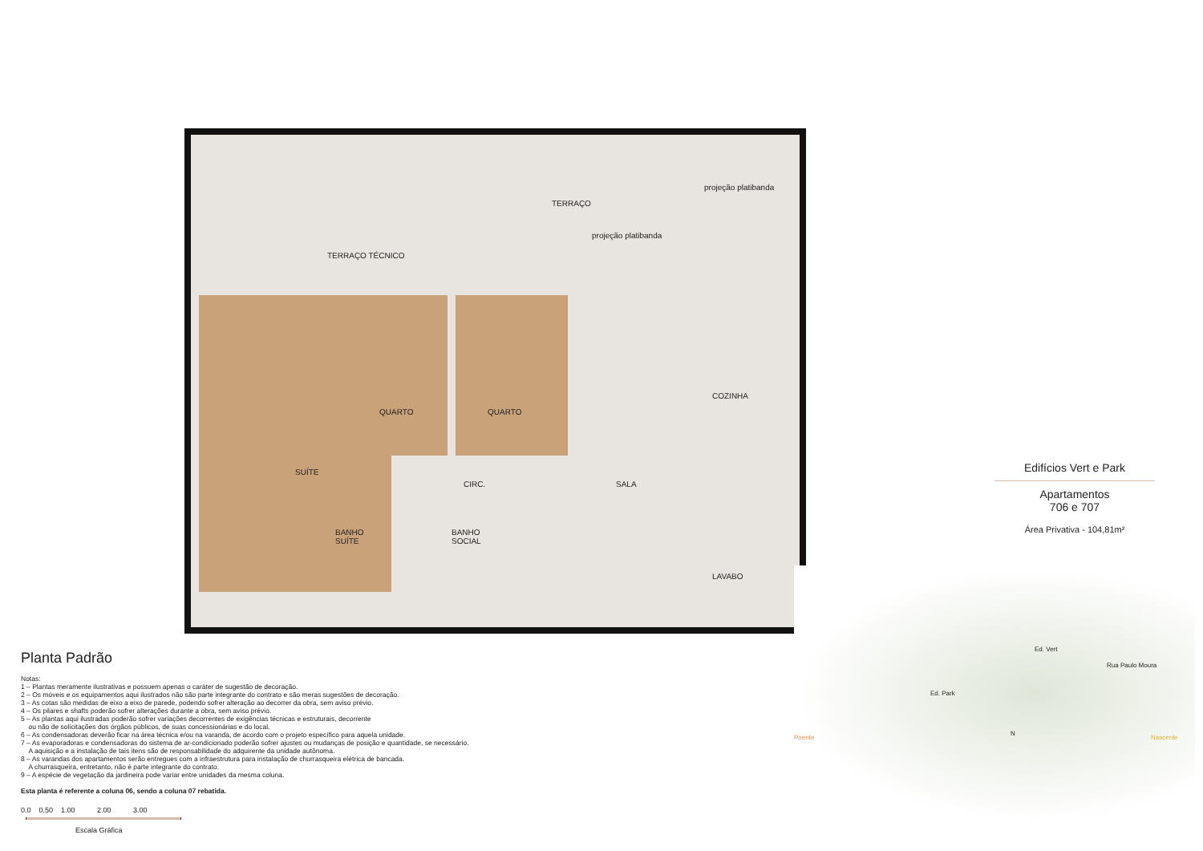SUÍTE
QUARTO QUARTO
TERRAÇO TÉCNICO
TERRAÇO
projeção platibanda
projeção platibanda
COZINHA
CIRC. SALA
BANHO
SUÍTE
BANHO
SOCIAL
LAVABO
Edifícios Vert e Park
Apartamentos
706 e 707
Área Privativa - 104,81m²
Ed. Vert
Ed. Park
Rua Paulo Moura
Poente Nascente
N
Planta Padrão
Notas:
1 – Plantas meramente ilustrativas e possuem apenas o caráter de sugestão de decoração.
2 – Os móveis e os equipamentos aqui ilustrados não são parte integrante do contrato e são meras sugestões de decoração.
3 – As cotas são medidas de eixo a eixo de parede, podendo sofrer alteração ao decorrer da obra, sem aviso prévio.
4 – Os pilares e shafts poderão sofrer alterações durante a obra, sem aviso prévio.
5 – As plantas aqui ilustradas poderão sofrer variações decorrentes de exigências técnicas e estruturais, decorrente
ou não de solicitações dos órgãos públicos, de suas concessionárias e do local.
6 – As condensadoras deverão ficar na área técnica e/ou na varanda, de acordo com o projeto específico para aquela unidade.
7 – As evaporadoras e condensadoras do sistema de ar-condicionado poderão sofrer ajustes ou mudanças de posição e quantidade, se necessário.
A aquisição e a instalação de tais itens são de responsabilidade do adquirente da unidade autônoma.
8 – As varandas dos apartamentos serão entregues com a infraestrutura para instalação de churrasqueira elétrica de bancada.
A churrasqueira, entretanto, não é parte integrante do contrato.
9 – A espécie de vegetação da jardineira pode variar entre unidades da mesma coluna.
Esta planta é referente a coluna 06, sendo a coluna 07 rebatida.
0.0 0.50 1.00 2.00 3.00
Escala Gráfica